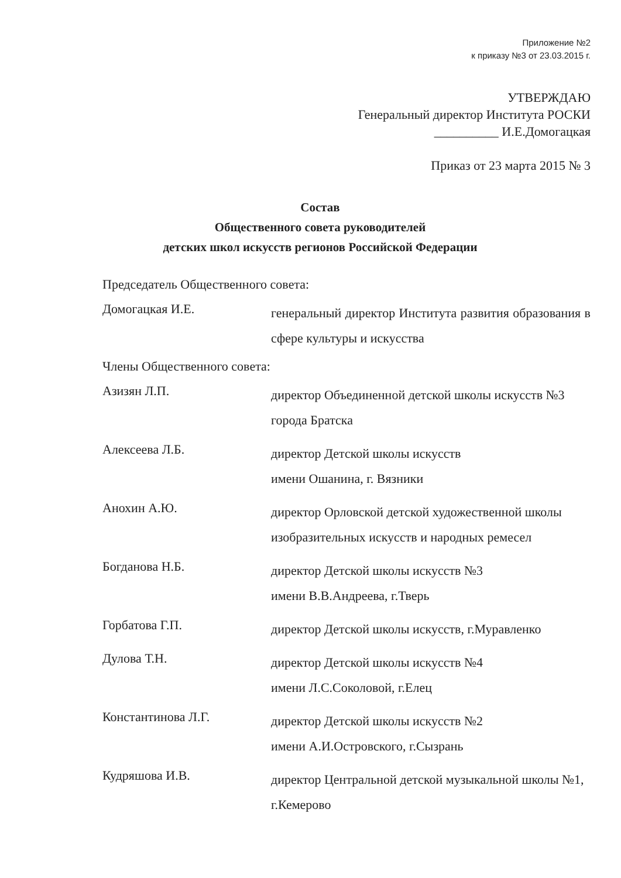Приложение №2
к приказу №3 от 23.03.2015 г.
УТВЕРЖДАЮ
Генеральный директор Института РОСКИ
__________ И.Е.Домогацкая
Приказ от 23 марта 2015 № 3
Состав
Общественного совета руководителей
детских школ искусств регионов Российской Федерации
Председатель Общественного совета:
| Домогацкая И.Е. | генеральный директор Института развития образования в сфере культуры и искусства |
Члены Общественного совета:
| Азизян Л.П. | директор Объединенной детской школы искусств №3 города Братска |
| Алексеева Л.Б. | директор Детской школы искусств имени Ошанина, г. Вязники |
| Анохин А.Ю. | директор Орловской детской художественной школы изобразительных искусств и народных ремесел |
| Богданова Н.Б. | директор Детской школы искусств №3 имени В.В.Андреева, г.Тверь |
| Горбатова Г.П. | директор Детской школы искусств, г.Муравленко |
| Дулова Т.Н. | директор Детской школы искусств №4 имени Л.С.Соколовой, г.Елец |
| Константинова Л.Г. | директор Детской школы искусств №2 имени А.И.Островского, г.Сызрань |
| Кудряшова И.В. | директор Центральной детской музыкальной школы №1, г.Кемерово |